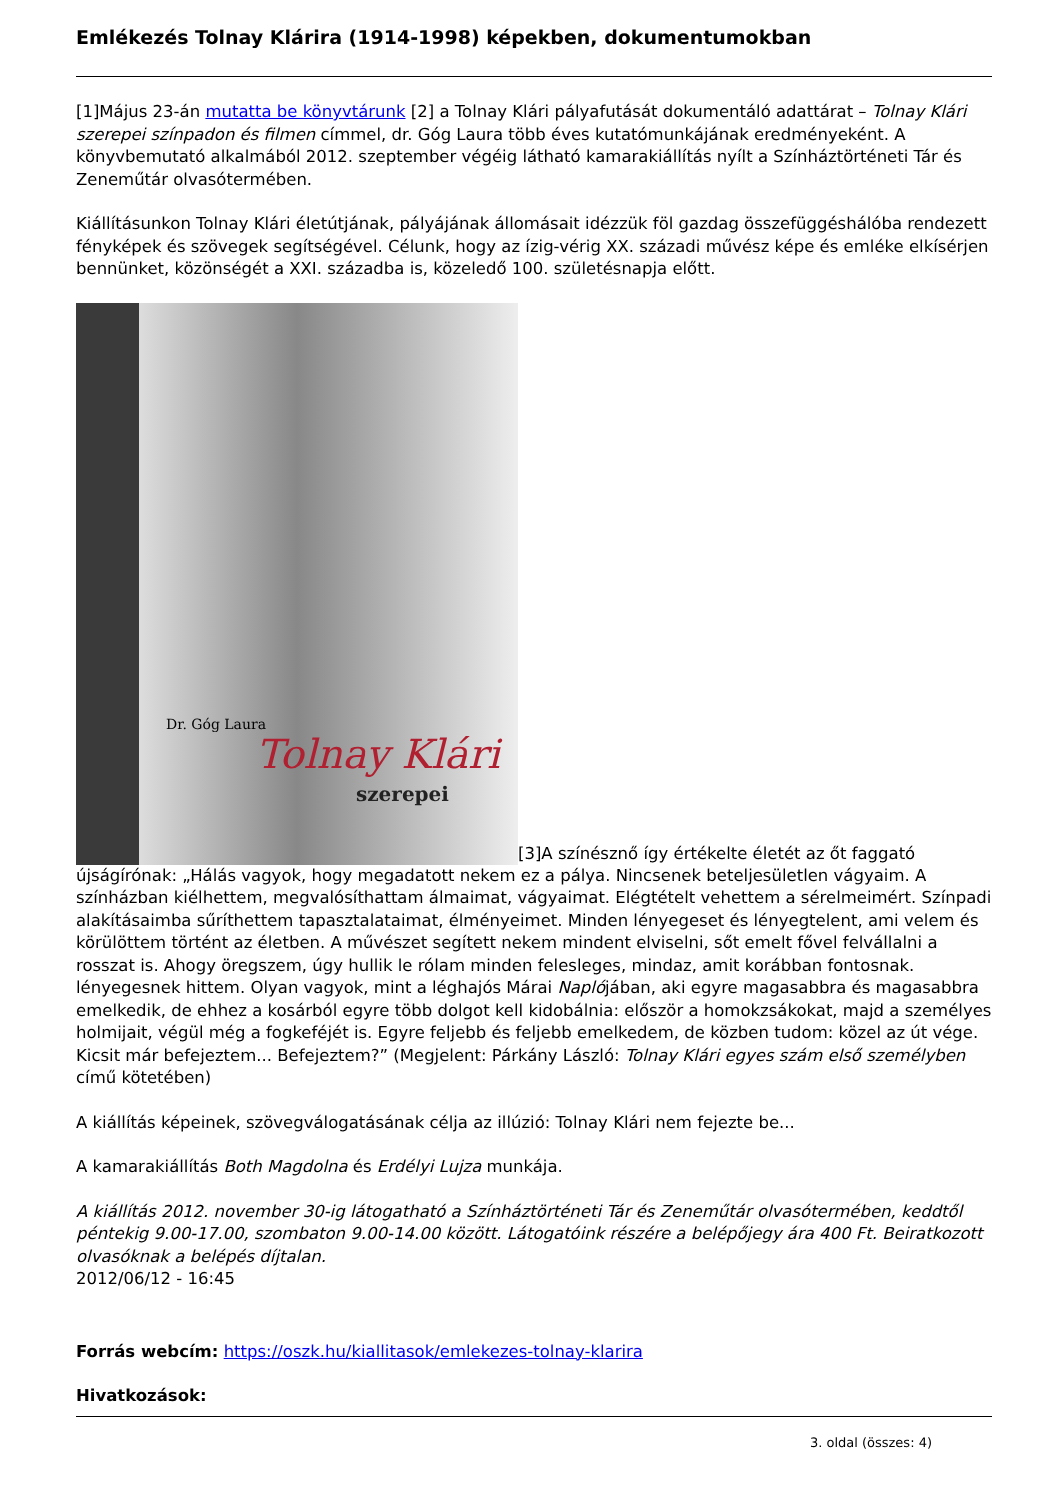Emlékezés Tolnay Klárira (1914-1998) képekben, dokumentumokban
[1]Május 23-án mutatta be könyvtárunk [2] a Tolnay Klári pályafutását dokumentáló adattárat – Tolnay Klári szerepei színpadon és filmen címmel, dr. Góg Laura több éves kutatómunkájának eredményeként. A könyvbemutató alkalmából 2012. szeptember végéig látható kamarakiállítás nyílt a Színháztörténeti Tár és Zeneműtár olvasótermében.
Kiállításunkon Tolnay Klári életútjának, pályájának állomásait idézzük föl gazdag összefüggéshálóba rendezett fényképek és szövegek segítségével. Célunk, hogy az ízig-vérig XX. századi művész képe és emléke elkísérjen bennünket, közönségét a XXI. századba is, közeledő 100. születésnapja előtt.
Dr. Góg Laura Tolnay Klári szerepei [3]A színésznő így értékelte életét az őt faggató újságírónak: „Hálás vagyok, hogy megadatott nekem ez a pálya. Nincsenek beteljesületlen vágyaim. A színházban kiélhettem, megvalósíthattam álmaimat, vágyaimat. Elégtételt vehettem a sérelmeimért. Színpadi alakításaimba sűríthettem tapasztalataimat, élményeimet. Minden lényegeset és lényegtelent, ami velem és körülöttem történt az életben. A művészet segített nekem mindent elviselni, sőt emelt fővel felvállalni a rosszat is. Ahogy öregszem, úgy hullik le rólam minden felesleges, mindaz, amit korábban fontosnak. lényegesnek hittem. Olyan vagyok, mint a léghajós Márai Naplójában, aki egyre magasabbra és magasabbra emelkedik, de ehhez a kosárból egyre több dolgot kell kidobálnia: először a homokzsákokat, majd a személyes holmijait, végül még a fogkeféjét is. Egyre feljebb és feljebb emelkedem, de közben tudom: közel az út vége. Kicsit már befejeztem... Befejeztem?” (Megjelent: Párkány László: Tolnay Klári egyes szám első személyben című kötetében)
A kiállítás képeinek, szövegválogatásának célja az illúzió: Tolnay Klári nem fejezte be...
A kamarakiállítás Both Magdolna és Erdélyi Lujza munkája.
A kiállítás 2012. november 30-ig látogatható a Színháztörténeti Tár és Zeneműtár olvasótermében, keddtől péntekig 9.00-17.00, szombaton 9.00-14.00 között. Látogatóink részére a belépőjegy ára 400 Ft. Beiratkozott olvasóknak a belépés díjtalan.
2012/06/12 - 16:45
Forrás webcím: https://oszk.hu/kiallitasok/emlekezes-tolnay-klarira
Hivatkozások:
3. oldal (összes: 4)